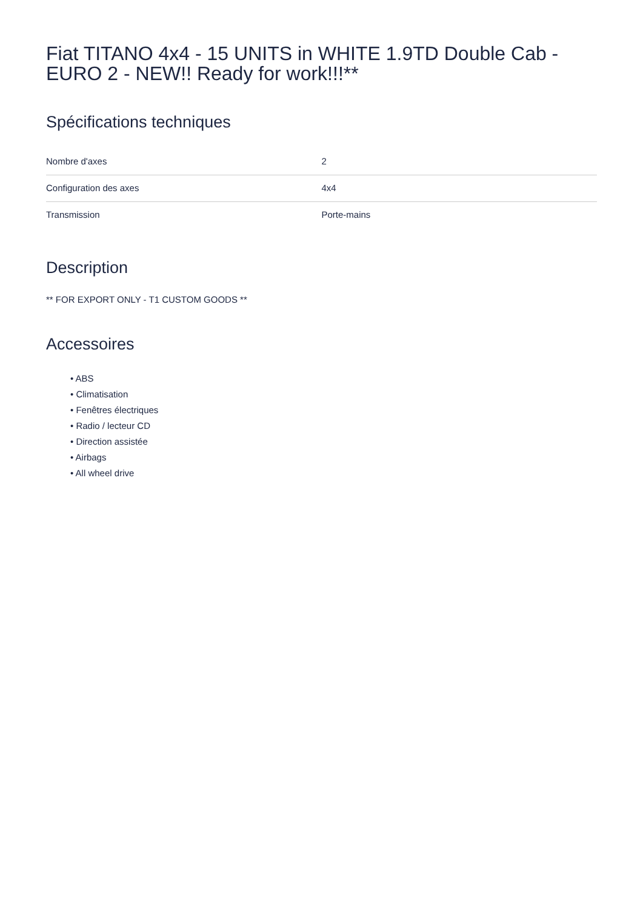Fiat TITANO 4x4 - 15 UNITS in WHITE 1.9TD Double Cab - EURO 2 - NEW!! Ready for work!!!**
Spécifications techniques
| Nombre d'axes | 2 |
| Configuration des axes | 4x4 |
| Transmission | Porte-mains |
Description
** FOR EXPORT ONLY - T1 CUSTOM GOODS **
Accessoires
• ABS
• Climatisation
• Fenêtres électriques
• Radio / lecteur CD
• Direction assistée
• Airbags
• All wheel drive